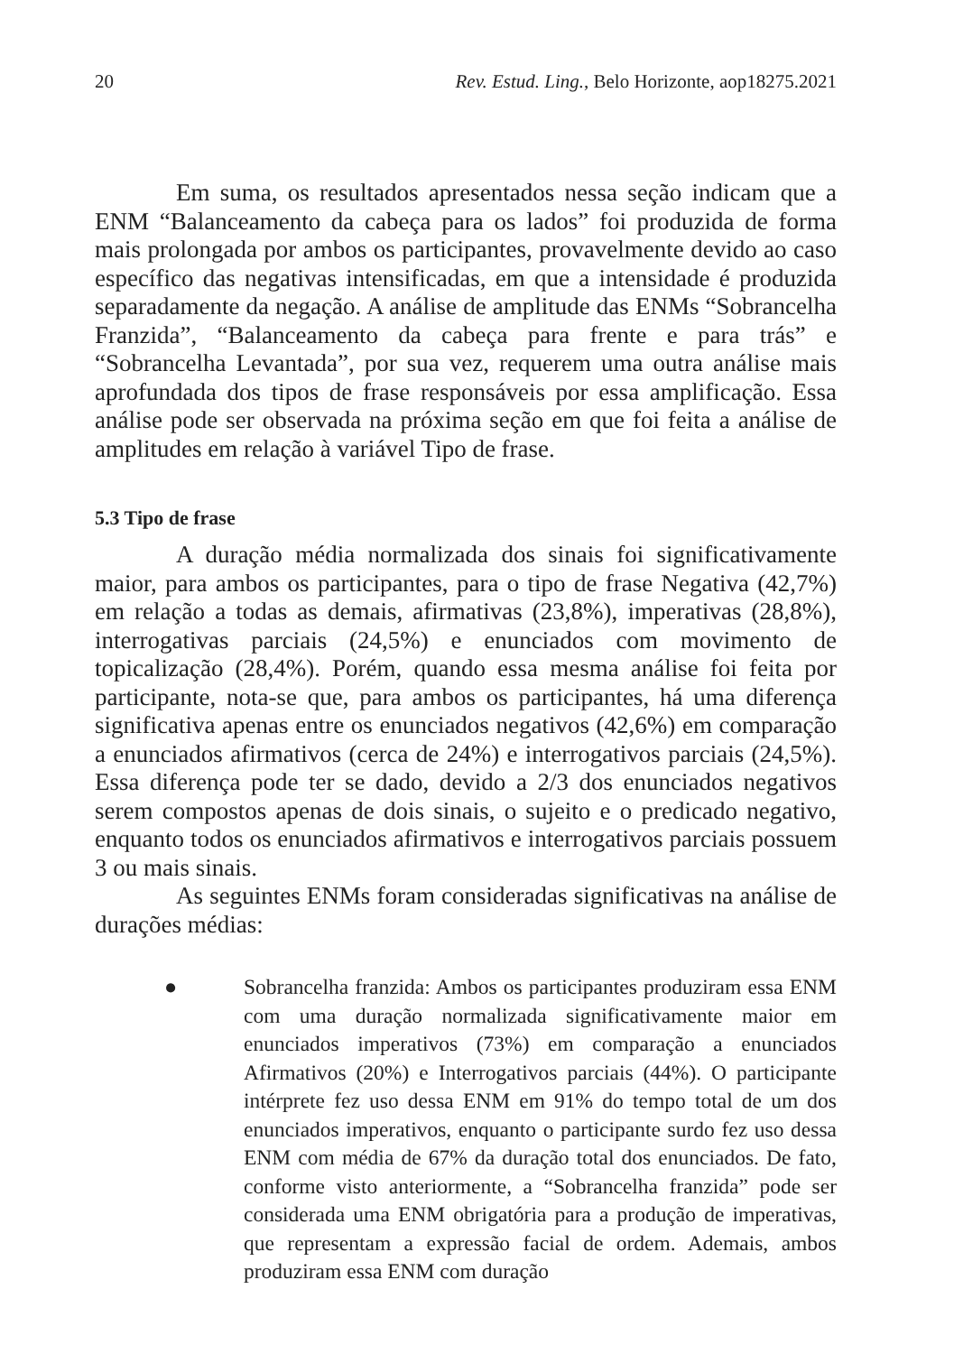20 Rev. Estud. Ling., Belo Horizonte, aop18275.2021
Em suma, os resultados apresentados nessa seção indicam que a ENM “Balanceamento da cabeça para os lados” foi produzida de forma mais prolongada por ambos os participantes, provavelmente devido ao caso específico das negativas intensificadas, em que a intensidade é produzida separadamente da negação. A análise de amplitude das ENMs “Sobrancelha Franzida”, “Balanceamento da cabeça para frente e para trás” e “Sobrancelha Levantada”, por sua vez, requerem uma outra análise mais aprofundada dos tipos de frase responsáveis por essa amplificação. Essa análise pode ser observada na próxima seção em que foi feita a análise de amplitudes em relação à variável Tipo de frase.
5.3 Tipo de frase
A duração média normalizada dos sinais foi significativamente maior, para ambos os participantes, para o tipo de frase Negativa (42,7%) em relação a todas as demais, afirmativas (23,8%), imperativas (28,8%), interrogativas parciais (24,5%) e enunciados com movimento de topicalização (28,4%). Porém, quando essa mesma análise foi feita por participante, nota-se que, para ambos os participantes, há uma diferença significativa apenas entre os enunciados negativos (42,6%) em comparação a enunciados afirmativos (cerca de 24%) e interrogativos parciais (24,5%). Essa diferença pode ter se dado, devido a 2/3 dos enunciados negativos serem compostos apenas de dois sinais, o sujeito e o predicado negativo, enquanto todos os enunciados afirmativos e interrogativos parciais possuem 3 ou mais sinais.
As seguintes ENMs foram consideradas significativas na análise de durações médias:
● Sobrancelha franzida: Ambos os participantes produziram essa ENM com uma duração normalizada significativamente maior em enunciados imperativos (73%) em comparação a enunciados Afirmativos (20%) e Interrogativos parciais (44%). O participante intérprete fez uso dessa ENM em 91% do tempo total de um dos enunciados imperativos, enquanto o participante surdo fez uso dessa ENM com média de 67% da duração total dos enunciados. De fato, conforme visto anteriormente, a “Sobrancelha franzida” pode ser considerada uma ENM obrigatória para a produção de imperativas, que representam a expressão facial de ordem. Ademais, ambos produziram essa ENM com duração